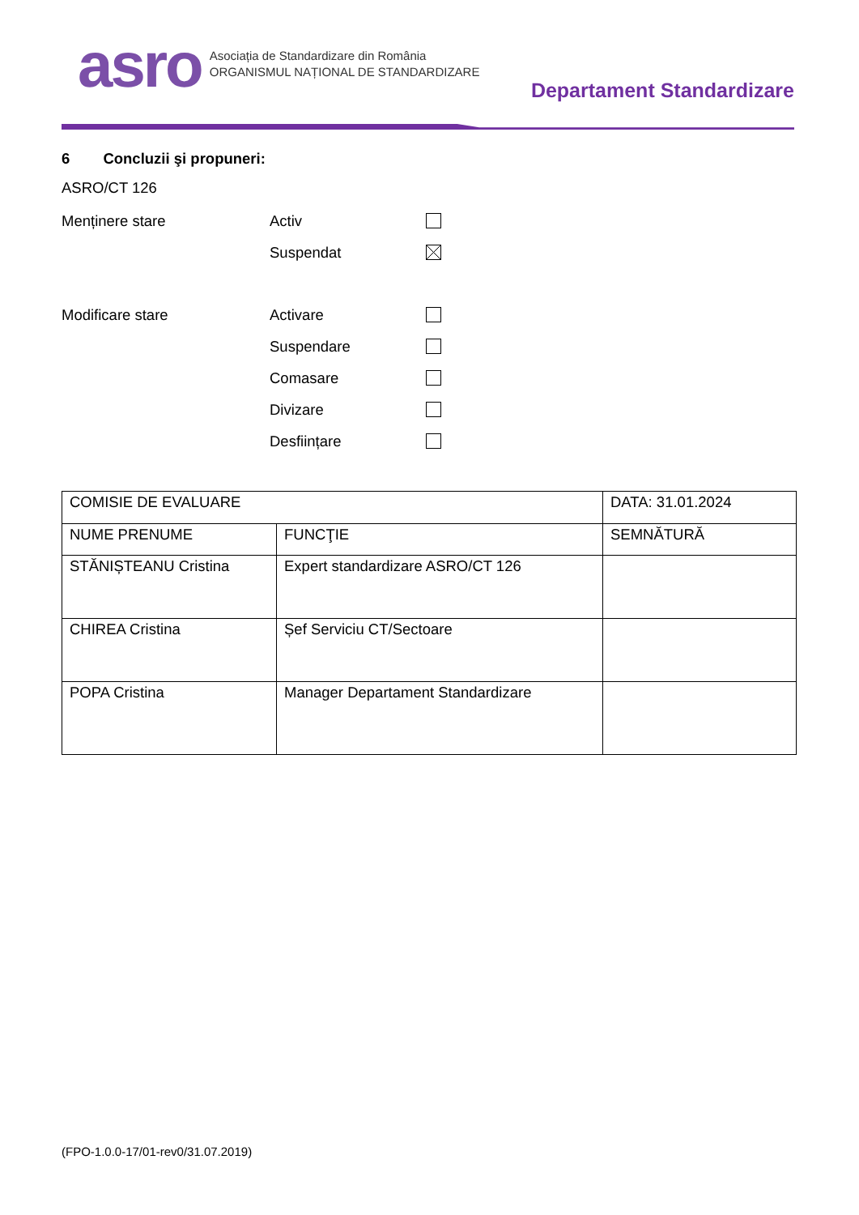asro Asociația de Standardizare din România
ORGANISMUL NAȚIONAL DE STANDARDIZARE
Departament Standardizare
6 Concluzii şi propuneri:
ASRO/CT 126
Menținere stare Activ
Suspendat
Modificare stare Activare
Suspendare
Comasare
Divizare
Desființare
| COMISIE DE EVALUARE | | DATA: 31.01.2024 |
| NUME PRENUME | FUNCŢIE | SEMNĂTURĂ |
| STĂNIȘTEANU Cristina | Expert standardizare ASRO/CT 126 | |
| CHIREA Cristina | Șef Serviciu CT/Sectoare | |
| POPA Cristina | Manager Departament Standardizare | |
(FPO-1.0.0-17/01-rev0/31.07.2019)